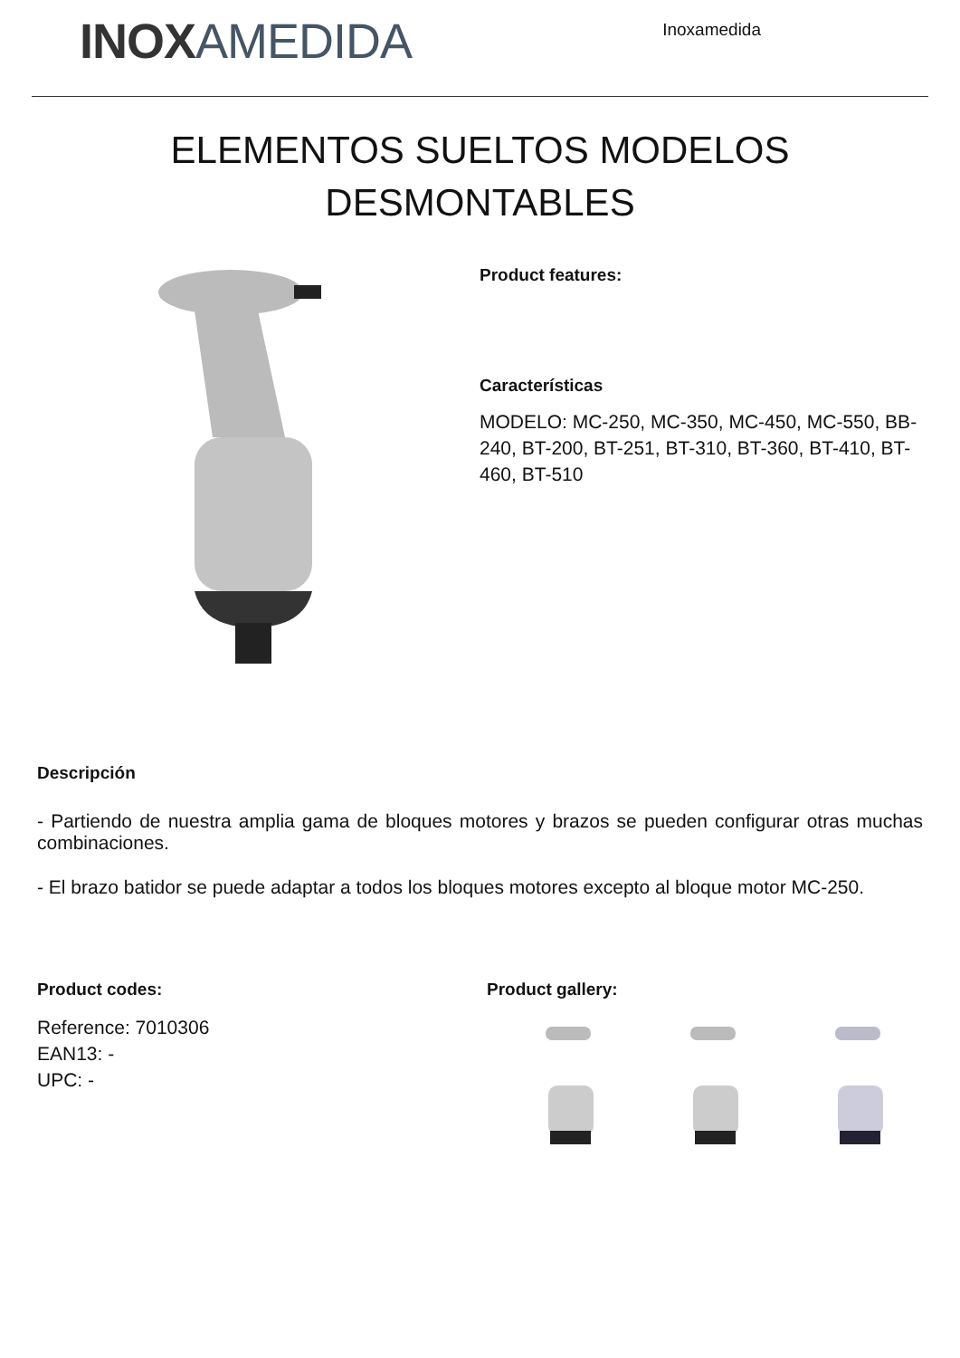INOXAMEDIDA
Inoxamedida
ELEMENTOS SUELTOS MODELOS
DESMONTABLES
Product features:
Características
MODELO: MC-250, MC-350, MC-450, MC-550, BB-240, BT-200, BT-251, BT-310, BT-360, BT-410, BT-460, BT-510
Descripción
- Partiendo de nuestra amplia gama de bloques motores y brazos se pueden configurar otras muchas combinaciones.
- El brazo batidor se puede adaptar a todos los bloques motores excepto al bloque motor MC-250.
Product codes:
Reference: 7010306
EAN13: -
UPC: -
Product gallery: